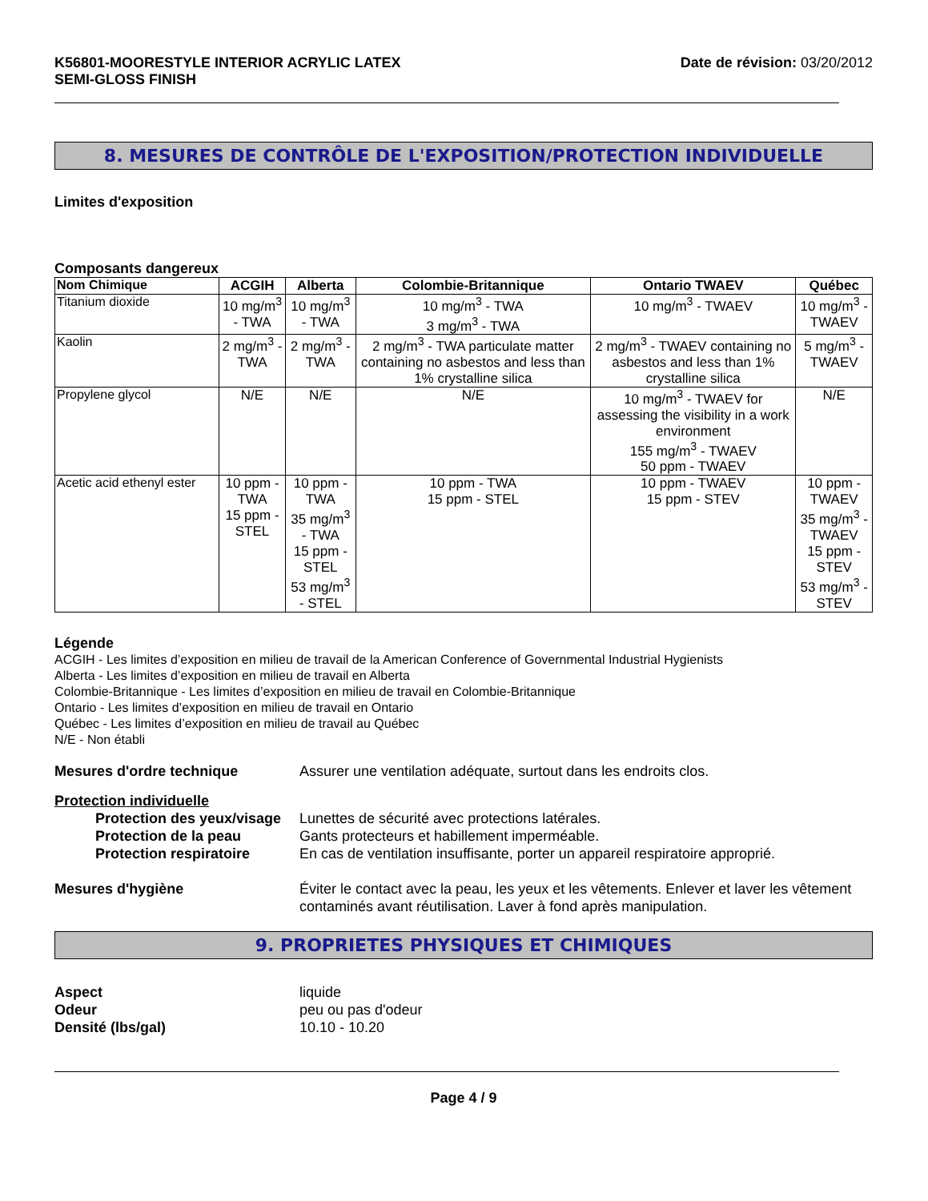K56801-MOORESTYLE INTERIOR ACRYLIC LATEX
SEMI-GLOSS FINISH Date de révision: 03/20/2012
8. MESURES DE CONTRÔLE DE L'EXPOSITION/PROTECTION INDIVIDUELLE
Limites d'exposition
Composants dangereux
| Nom Chimique | ACGIH | Alberta | Colombie-Britannique | Ontario TWAEV | Québec |
| --- | --- | --- | --- | --- | --- |
| Titanium dioxide | 10 mg/m<sup>3</sup> - TWA | 10 mg/m<sup>3</sup> - TWA | 10 mg/m<sup>3</sup> - TWA 3 mg/m<sup>3</sup> - TWA | 10 mg/m<sup>3</sup> - TWAEV | 10 mg/m<sup>3</sup> - TWAEV |
| Kaolin | 2 mg/m<sup>3</sup> - TWA | 2 mg/m<sup>3</sup> - TWA | 2 mg/m<sup>3</sup> - TWA particulate matter containing no asbestos and less than 1% crystalline silica | 2 mg/m<sup>3</sup> - TWAEV containing no asbestos and less than 1% crystalline silica | 5 mg/m<sup>3</sup> - TWAEV |
| Propylene glycol | N/E | N/E | N/E | 10 mg/m<sup>3</sup> - TWAEV for assessing the visibility in a work environment 155 mg/m<sup>3</sup> - TWAEV 50 ppm - TWAEV | N/E |
| Acetic acid ethenyl ester | 10 ppm - TWA 15 ppm - STEL | 10 ppm - TWA 35 mg/m<sup>3</sup> - TWA 15 ppm - STEL 53 mg/m<sup>3</sup> - STEL | 10 ppm - TWA 15 ppm - STEL | 10 ppm - TWAEV 15 ppm - STEV | 10 ppm - TWAEV 35 mg/m<sup>3</sup> - TWAEV 15 ppm - STEV 53 mg/m<sup>3</sup> - STEV |
Légende
ACGIH - Les limites d’exposition en milieu de travail de la American Conference of Governmental Industrial Hygienists
Alberta - Les limites d’exposition en milieu de travail en Alberta
Colombie-Britannique - Les limites d’exposition en milieu de travail en Colombie-Britannique
Ontario - Les limites d’exposition en milieu de travail en Ontario
Québec - Les limites d’exposition en milieu de travail au Québec
N/E - Non établi
Mesures d'ordre technique Assurer une ventilation adéquate, surtout dans les endroits clos.
Protection individuelle
Protection des yeux/visage Lunettes de sécurité avec protections latérales.
Protection de la peau Gants protecteurs et habillement imperméable.
Protection respiratoire En cas de ventilation insuffisante, porter un appareil respiratoire approprié.
Mesures d'hygiène Éviter le contact avec la peau, les yeux et les vêtements. Enlever et laver les vêtement contaminés avant réutilisation. Laver à fond après manipulation.
9. PROPRIETES PHYSIQUES ET CHIMIQUES
Aspect liquide
Odeur peu ou pas d'odeur
Densité (lbs/gal) 10.10 - 10.20
Page 4 / 9